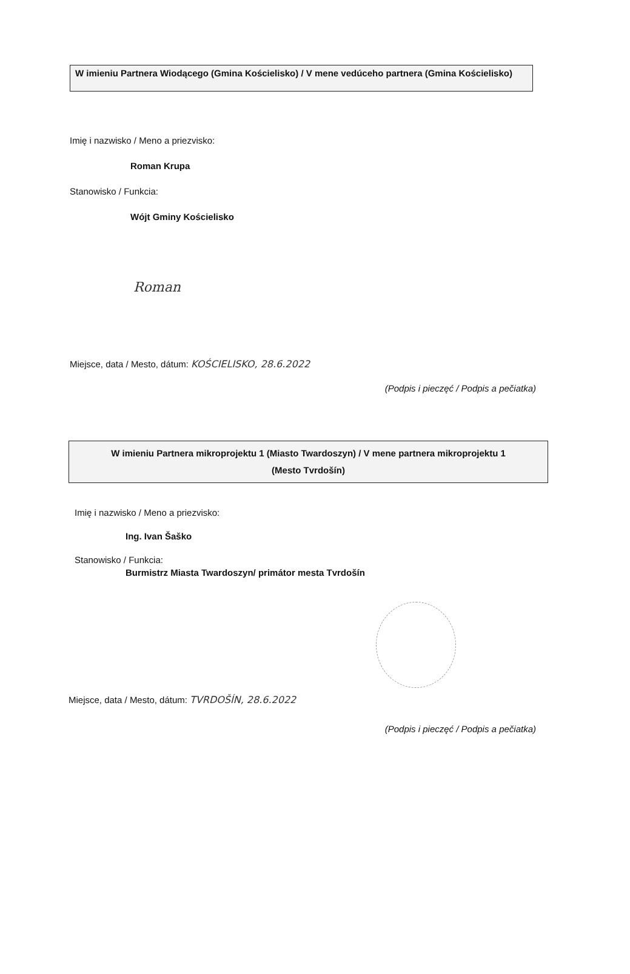W imieniu Partnera Wiodącego (Gmina Kościelisko) / V mene vedúceho partnera (Gmina Kościelisko)
Imię i nazwisko / Meno a priezvisko:
Roman Krupa
Stanowisko / Funkcia:
Wójt Gminy Kościelisko
Roman
Miejsce, data / Mesto, dátum: KOŚCIELISKO, 28.6.2022
(Podpis i pieczęć / Podpis a pečiatka)
W imieniu Partnera mikroprojektu 1 (Miasto Twardoszyn) / V mene partnera mikroprojektu 1
(Mesto Tvrdošín)
Imię i nazwisko / Meno a priezvisko:
Ing. Ivan Šaško
Stanowisko / Funkcia:
Burmistrz Miasta Twardoszyn/ primátor mesta Tvrdošín
Miejsce, data / Mesto, dátum: TVRDOŠÍN, 28.6.2022
(Podpis i pieczęć / Podpis a pečiatka)